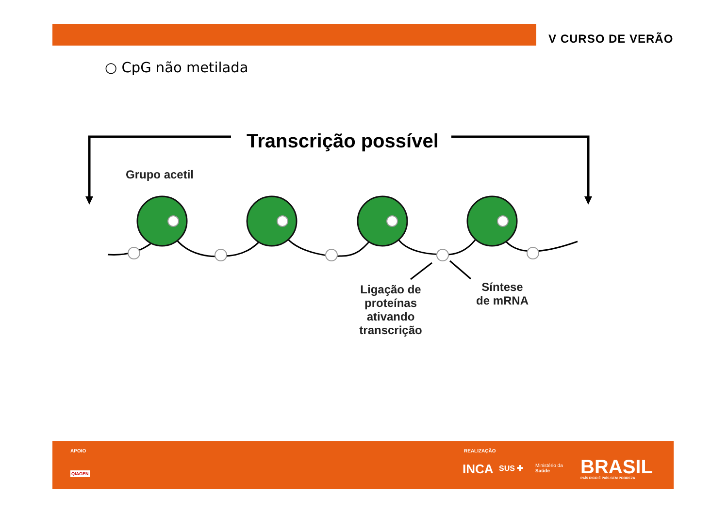V CURSO DE VERÃO
○ CpG não metilada
Transcrição possível
Grupo acetil
Ligação de proteínas ativando transcrição
Síntese de mRNA
APOIO
QIAGEN
REALIZAÇÃO
INCA SUS ✚
Ministério da
Saúde
BRASIL PAÍS RICO É PAÍS SEM POBREZA